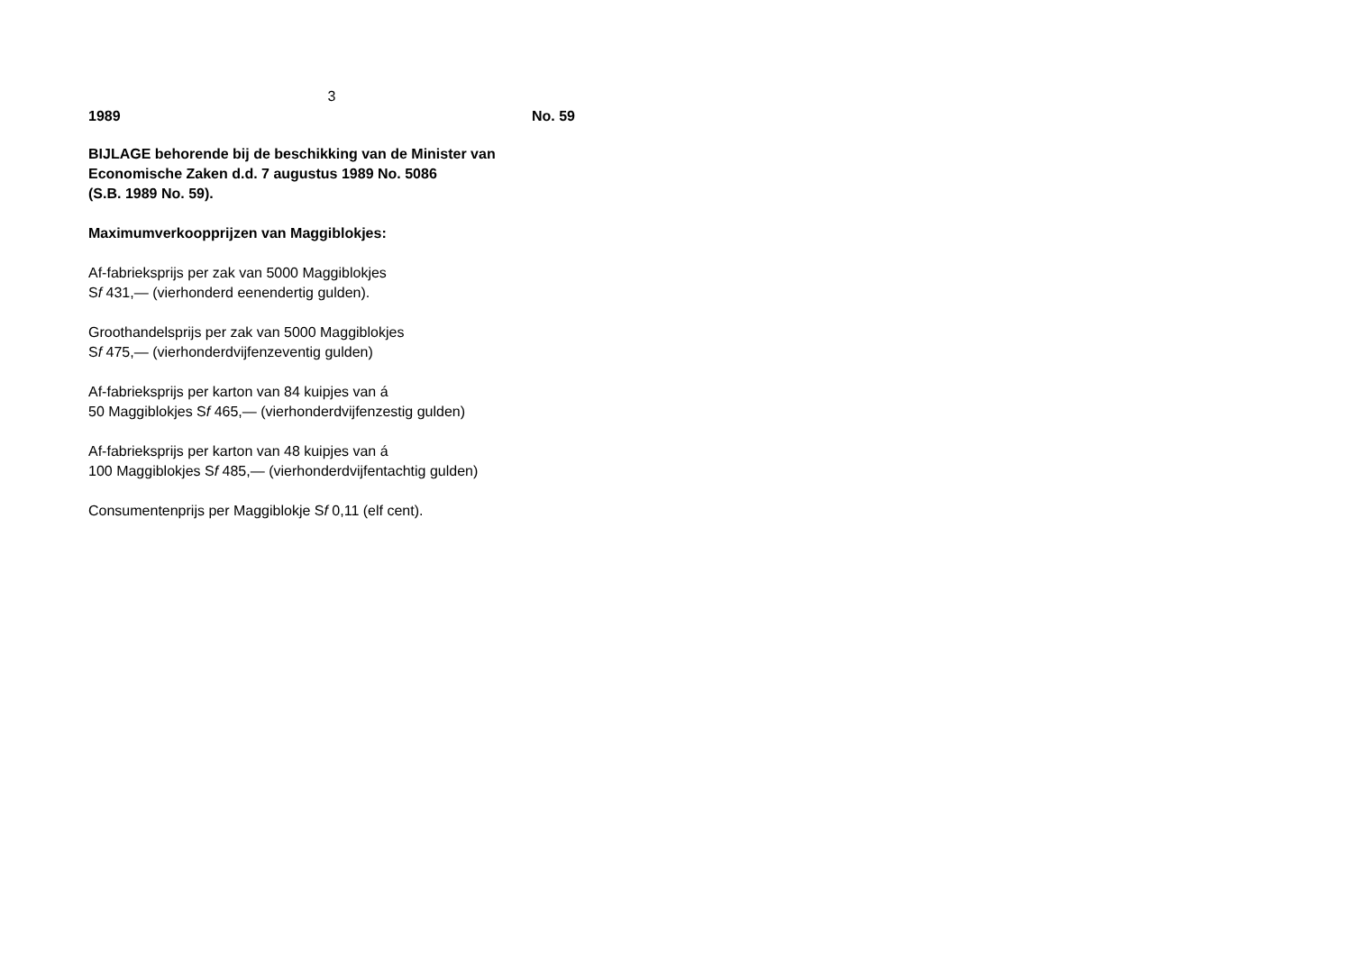3
1989 No. 59
BIJLAGE behorende bij de beschikking van de Minister van Economische Zaken d.d. 7 augustus 1989 No. 5086
(S.B. 1989 No. 59).
Maximumverkoopprijzen van Maggiblokjes:
Af-fabrieksprijs per zak van 5000 Maggiblokjes
Sf 431,— (vierhonderd eenendertig gulden).
Groothandelsprijs per zak van 5000 Maggiblokjes
Sf 475,— (vierhonderdvijfenzeventig gulden)
Af-fabrieksprijs per karton van 84 kuipjes van á
50 Maggiblokjes Sf 465,— (vierhonderdvijfenzestig gulden)
Af-fabrieksprijs per karton van 48 kuipjes van á
100 Maggiblokjes Sf 485,— (vierhonderdvijfentachtig gulden)
Consumentenprijs per Maggiblokje Sf 0,11 (elf cent).